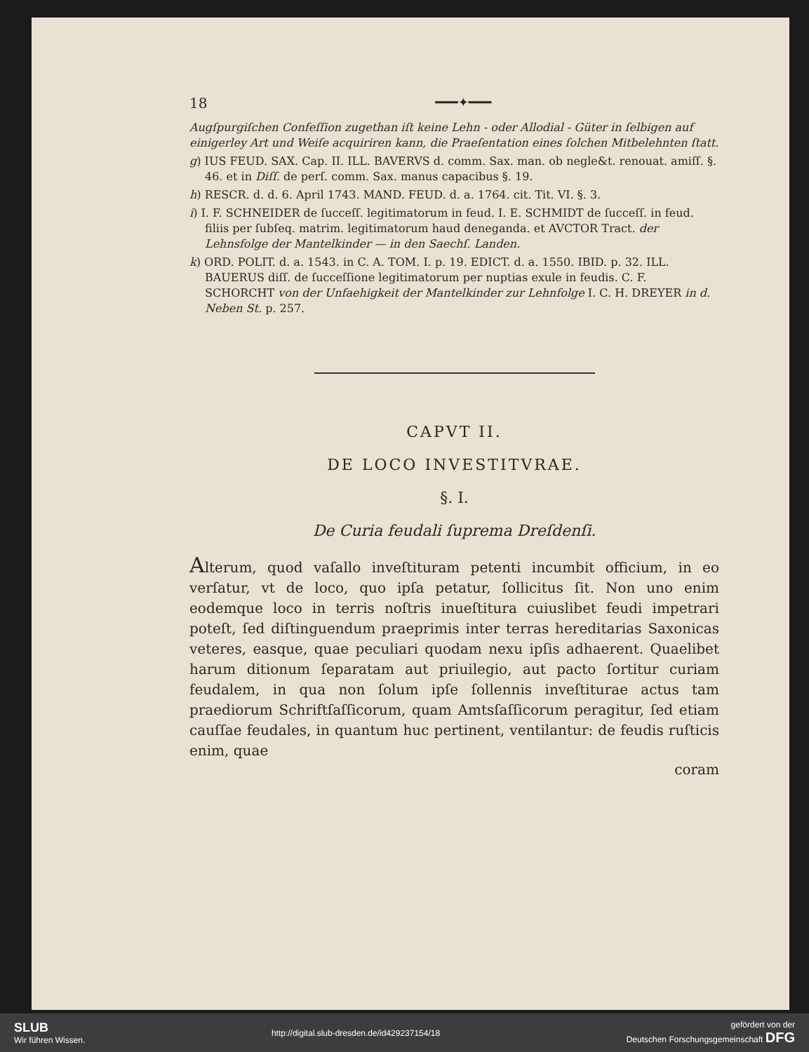18 ━━━✦━━━
Augſpurgiſchen Confeſſion zugethan iſt keine Lehn - oder Allodial - Güter in ſelbigen auf einigerley Art und Weiſe acquiriren kann, die Praeſentation eines ſolchen Mitbelehnten ſtatt.
g) IUS FEUD. SAX. Cap. II. ILL. BAVERVS d. comm. Sax. man. ob negle&t. renouat. amiſſ. §. 46. et in Diſſ. de perſ. comm. Sax. manus capacibus §. 19.
h) RESCR. d. d. 6. April 1743. MAND. FEUD. d. a. 1764. cit. Tit. VI. §. 3.
i) I. F. SCHNEIDER de ſucceſſ. legitimatorum in feud. I. E. SCHMIDT de ſucceſſ. in feud. filiis per ſubſeq. matrim. legitimatorum haud deneganda. et AVCTOR Tract. der Lehnsfolge der Mantelkinder — in den Saechſ. Landen.
k) ORD. POLIT. d. a. 1543. in C. A. TOM. I. p. 19. EDICT. d. a. 1550. IBID. p. 32. ILL. BAUERUS diſſ. de ſucceſſione legitimatorum per nuptias exule in feudis. C. F. SCHORCHT von der Unfaehigkeit der Mantelkinder zur Lehnfolge I. C. H. DREYER in d. Neben St. p. 257.
CAPVT II.
DE LOCO INVESTITVRAE.
§. I.
De Curia feudali ſuprema Dreſdenſi.
Alterum, quod vaſallo inveſtituram petenti incumbit officium, in eo verſatur, vt de loco, quo ipſa petatur, ſollicitus ſit. Non uno enim eodemque loco in terris noſtris inueſtitura cuiuslibet feudi impetrari poteſt, ſed diſtinguendum praeprimis inter terras hereditarias Saxonicas veteres, easque, quae peculiari quodam nexu ipſis adhaerent. Quaelibet harum ditionum ſeparatam aut priuilegio, aut pacto ſortitur curiam feudalem, in qua non ſolum ipſe ſollennis inveſtiturae actus tam praediorum Schriftſaſſicorum, quam Amtsſaſſicorum peragitur, ſed etiam cauſſae feudales, in quantum huc pertinent, ventilantur: de feudis ruſticis enim, quae
coram
SLUB
Wir führen Wissen.
http://digital.slub-dresden.de/id429237154/18
gefördert von der
Deutschen Forschungsgemeinschaft DFG